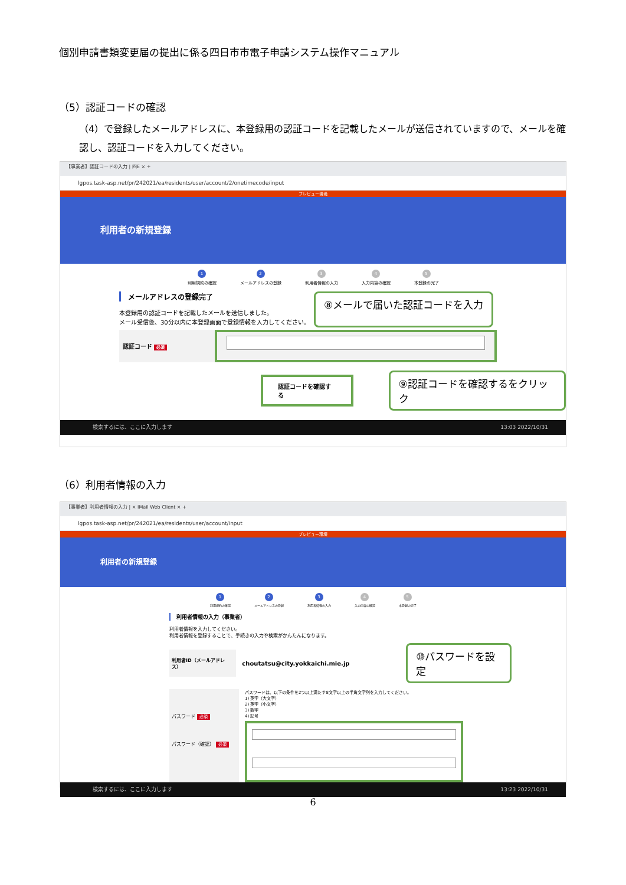個別申請書類変更届の提出に係る四日市市電子申請システム操作マニュアル
（5）認証コードの確認
（4）で登録したメールアドレスに、本登録用の認証コードを記載したメールが送信されていますので、メールを確認し、認証コードを入力してください。
【事業者】認証コードの入力 | 四E × +
lgpos.task-asp.net/pr/242021/ea/residents/user/account/2/onetimecode/input
プレビュー環境
利用者の新規登録
1
利用規約の確認
2
メールアドレスの登録
3
利用者情報の入力
4
入力内容の確認
5
本登録の完了
メールアドレスの登録完了
本登録用の認証コードを記載したメールを送信しました。
メール受信後、30分以内に本登録画面で登録情報を入力してください。
⑧メールで届いた認証コードを入力
認証コード 必須
認証コードを確認する
⑨認証コードを確認するをクリック
検索するには、ここに入力します 13:03 2022/10/31
（6）利用者情報の入力
【事業者】利用者情報の入力 | × IMail Web Client × +
lgpos.task-asp.net/pr/242021/ea/residents/user/account/input
プレビュー環境
利用者の新規登録
1
利用規約の確認
2
メールアドレスの登録
3
利用者情報の入力
4
入力内容の確認
5
本登録の完了
利用者情報の入力（事業者）
利用者情報を入力してください。
利用者情報を登録することで、手続きの入力や検索がかんたんになります。
利用者ID（メールアドレス）
choutatsu@city.yokkaichi.mie.jp
⑩パスワードを設定
パスワード 必須
パスワード（確認） 必須
パスワードは、以下の条件を2つ以上満たす8文字以上の半角文字列を入力してください。
1) 英字（大文字）
2) 英字（小文字）
3) 数字
4) 記号
検索するには、ここに入力します 13:23 2022/10/31
6